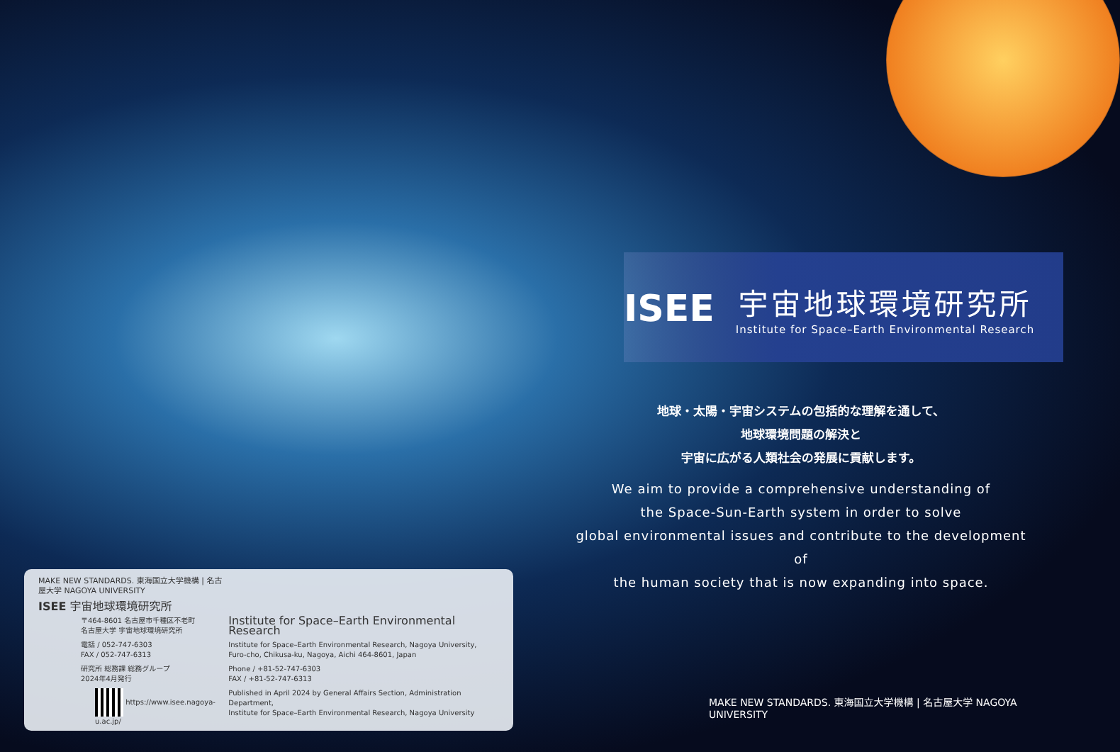ISEE
宇宙地球環境研究所
Institute for Space–Earth Environmental Research
地球・太陽・宇宙システムの包括的な理解を通して、
地球環境問題の解決と
宇宙に広がる人類社会の発展に貢献します。
We aim to provide a comprehensive understanding of
the Space-Sun-Earth system in order to solve
global environmental issues and contribute to the development of
the human society that is now expanding into space.
MAKE NEW STANDARDS. 東海国立大学機構 | 名古屋大学 NAGOYA UNIVERSITY
ISEE 宇宙地球環境研究所
〒464-8601 名古屋市千種区不老町
名古屋大学 宇宙地球環境研究所
電話 / 052-747-6303
FAX / 052-747-6313
研究所 総務課 総務グループ
2024年4月発行
https://www.isee.nagoya-u.ac.jp/
Institute for Space–Earth Environmental Research
Institute for Space–Earth Environmental Research, Nagoya University,
Furo-cho, Chikusa-ku, Nagoya, Aichi 464-8601, Japan
Phone / +81-52-747-6303
FAX / +81-52-747-6313
Published in April 2024 by General Affairs Section, Administration Department,
Institute for Space–Earth Environmental Research, Nagoya University
MAKE NEW STANDARDS. 東海国立大学機構 | 名古屋大学 NAGOYA UNIVERSITY